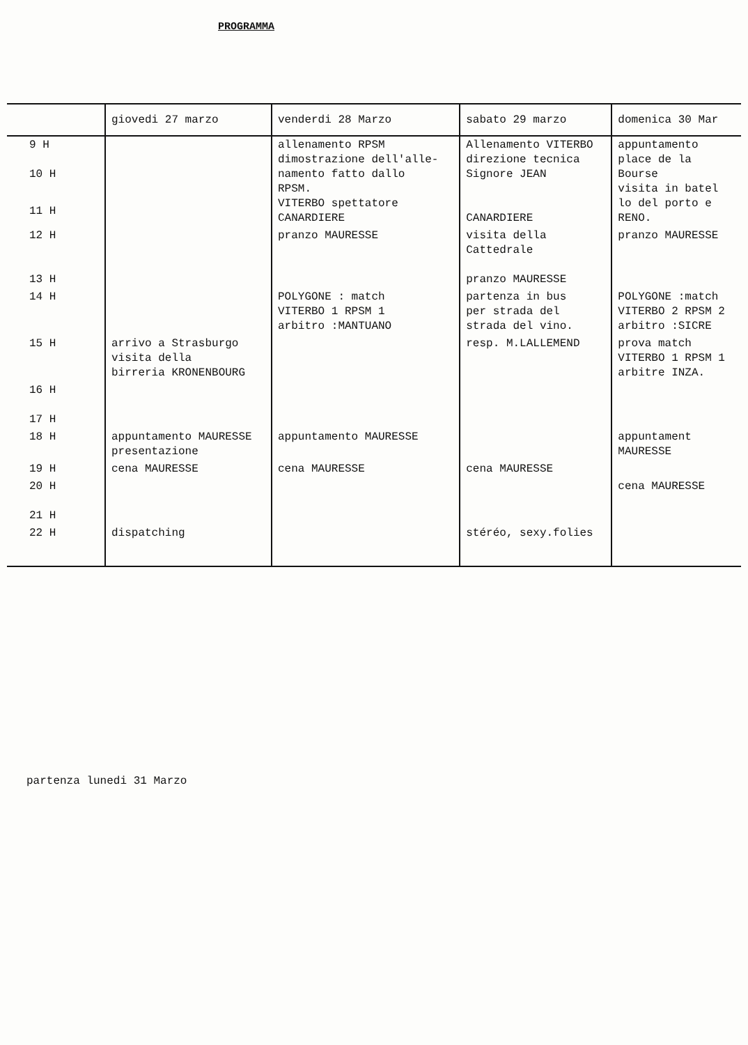PROGRAMMA
| | giovedi 27 marzo | venderdi 28 Marzo | sabato 29 marzo | domenica 30 Mar |
| --- | --- | --- | --- | --- |
| 9 H 10 H | | allenamento RPSM dimostrazione dell'alle- namento fatto dallo RPSM. VITERBO spettatore CANARDIERE | Allenamento VITERBO direzione tecnica Signore JEAN CANARDIERE | appuntamento place de la Bourse visita in batel lo del porto e RENO. |
| 11 H | | | | |
| 12 H 13 H | | pranzo MAURESSE | visita della Cattedrale pranzo MAURESSE | pranzo MAURESSE |
| 14 H | | POLYGONE : match VITERBO 1 RPSM 1 arbitro :MANTUANO | partenza in bus per strada del strada del vino. | POLYGONE :match VITERBO 2 RPSM 2 arbitro :SICRE |
| 15 H | arrivo a Strasburgo visita della birreria KRONENBOURG | | resp. M.LALLEMEND | prova match VITERBO 1 RPSM 1 arbitre INZA. |
| 16 H 17 H | | | | |
| 18 H | appuntamento MAURESSE presentazione | appuntamento MAURESSE | | appuntament MAURESSE |
| 19 H | cena MAURESSE | cena MAURESSE | cena MAURESSE | |
| 20 H 21 H | | | | cena MAURESSE |
| 22 H | dispatching | | stéréo, sexy.folies | |
partenza lunedi 31 Marzo